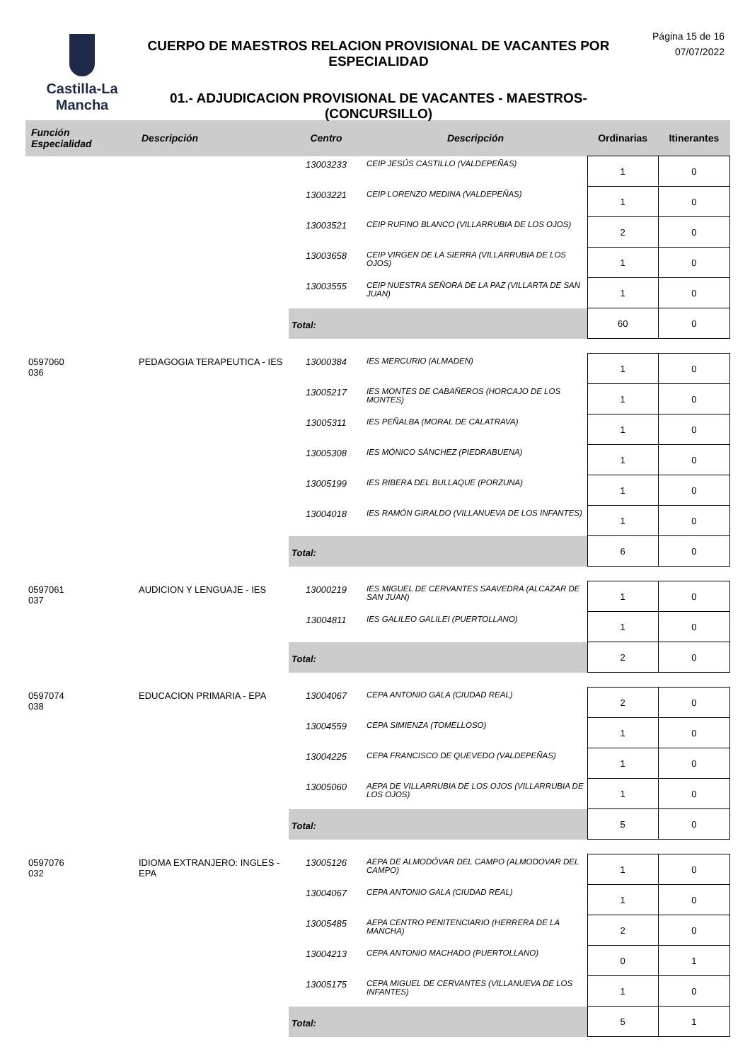Castilla-La Mancha
CUERPO DE MAESTROS RELACION PROVISIONAL DE VACANTES POR ESPECIALIDAD
01.- ADJUDICACION PROVISIONAL DE VACANTES - MAESTROS- (CONCURSILLO)
Página 15 de 16
07/07/2022
| Función Especialidad | Descripción | Centro | Descripción | Ordinarias | Itinerantes |
| --- | --- | --- | --- | --- | --- |
| | | 13003233 | CEIP JESÚS CASTILLO (VALDEPEÑAS) | 1 | 0 |
| | | 13003221 | CEIP LORENZO MEDINA (VALDEPEÑAS) | 1 | 0 |
| | | 13003521 | CEIP RUFINO BLANCO (VILLARRUBIA DE LOS OJOS) | 2 | 0 |
| | | 13003658 | CEIP VIRGEN DE LA SIERRA (VILLARRUBIA DE LOS OJOS) | 1 | 0 |
| | | 13003555 | CEIP NUESTRA SEÑORA DE LA PAZ (VILLARTA DE SAN JUAN) | 1 | 0 |
| | | Total: | | 60 | 0 |
| 0597060 036 | PEDAGOGIA TERAPEUTICA - IES | 13000384 | IES MERCURIO (ALMADEN) | 1 | 0 |
| | | 13005217 | IES MONTES DE CABAÑEROS (HORCAJO DE LOS MONTES) | 1 | 0 |
| | | 13005311 | IES PEÑALBA (MORAL DE CALATRAVA) | 1 | 0 |
| | | 13005308 | IES MÓNICO SÁNCHEZ (PIEDRABUENA) | 1 | 0 |
| | | 13005199 | IES RIBERA DEL BULLAQUE (PORZUNA) | 1 | 0 |
| | | 13004018 | IES RAMÓN GIRALDO (VILLANUEVA DE LOS INFANTES) | 1 | 0 |
| | | Total: | | 6 | 0 |
| 0597061 037 | AUDICION Y LENGUAJE - IES | 13000219 | IES MIGUEL DE CERVANTES SAAVEDRA (ALCAZAR DE SAN JUAN) | 1 | 0 |
| | | 13004811 | IES GALILEO GALILEI (PUERTOLLANO) | 1 | 0 |
| | | Total: | | 2 | 0 |
| 0597074 038 | EDUCACION PRIMARIA - EPA | 13004067 | CEPA ANTONIO GALA (CIUDAD REAL) | 2 | 0 |
| | | 13004559 | CEPA SIMIENZA (TOMELLOSO) | 1 | 0 |
| | | 13004225 | CEPA FRANCISCO DE QUEVEDO (VALDEPEÑAS) | 1 | 0 |
| | | 13005060 | AEPA DE VILLARRUBIA DE LOS OJOS (VILLARRUBIA DE LOS OJOS) | 1 | 0 |
| | | Total: | | 5 | 0 |
| 0597076 032 | IDIOMA EXTRANJERO: INGLES - EPA | 13005126 | AEPA DE ALMODÓVAR DEL CAMPO (ALMODOVAR DEL CAMPO) | 1 | 0 |
| | | 13004067 | CEPA ANTONIO GALA (CIUDAD REAL) | 1 | 0 |
| | | 13005485 | AEPA CENTRO PENITENCIARIO (HERRERA DE LA MANCHA) | 2 | 0 |
| | | 13004213 | CEPA ANTONIO MACHADO (PUERTOLLANO) | 0 | 1 |
| | | 13005175 | CEPA MIGUEL DE CERVANTES (VILLANUEVA DE LOS INFANTES) | 1 | 0 |
| | | Total: | | 5 | 1 |